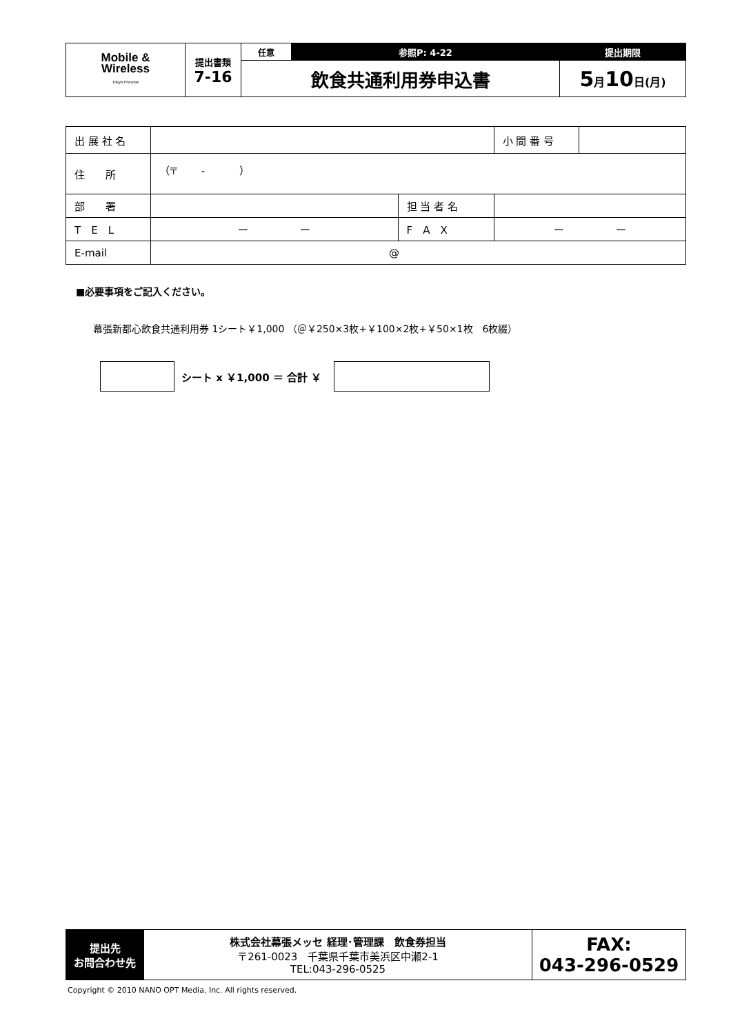| Mobile & Wireless Tokyo Preview | 提出書類 7-16 | 任意 | 参照P: 4-22 | 提出期限 |
| | | 飲食共通利用券申込書 | | 5 月 10 日(月) |
| 出 展 社 名 | | | 小 間 番 号 | |
| 住 所 | （〒 - ） | | | |
| 部 署 | | 担 当 者 名 | | |
| T E L | ー ー | F A X | ー ー | |
| E-mail | @ | | | |
■必要事項をご記入ください。
幕張新都心飲食共通利用券 1シート￥1,000 （＠￥250×3枚+￥100×2枚+￥50×1枚　6枚綴）
シート x ￥1,000 ＝ 合計 ￥
| 提出先 お問合わせ先 | 株式会社幕張メッセ 経理･管理課 飲食券担当 〒261-0023 千葉県千葉市美浜区中瀬2-1 TEL:043-296-0525 | FAX: 043-296-0529 |
Copyright © 2010 NANO OPT Media, Inc. All rights reserved.